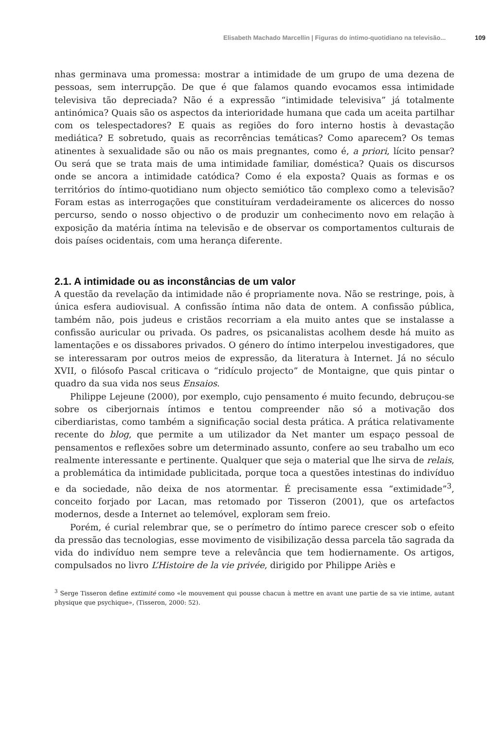Elisabeth Machado Marcellin | Figuras do íntimo-quotidiano na televisão... 109
nhas germinava uma promessa: mostrar a intimidade de um grupo de uma dezena de pessoas, sem interrupção. De que é que falamos quando evocamos essa intimidade televisiva tão depreciada? Não é a expressão “intimidade televisiva” já totalmente antinómica? Quais são os aspectos da interioridade humana que cada um aceita partilhar com os telespectadores? E quais as regiões do foro interno hostis à devastação mediática? E sobretudo, quais as recorrências temáticas? Como aparecem? Os temas atinentes à sexualidade são ou não os mais pregnantes, como é, a priori, lícito pensar? Ou será que se trata mais de uma intimidade familiar, doméstica? Quais os discursos onde se ancora a intimidade catódica? Como é ela exposta? Quais as formas e os territórios do íntimo-quotidiano num objecto semiótico tão complexo como a televisão? Foram estas as interrogações que constituíram verdadeiramente os alicerces do nosso percurso, sendo o nosso objectivo o de produzir um conhecimento novo em relação à exposição da matéria íntima na televisão e de observar os comportamentos culturais de dois países ocidentais, com uma herança diferente.
2.1. A intimidade ou as inconstâncias de um valor
A questão da revelação da intimidade não é propriamente nova. Não se restringe, pois, à única esfera audiovisual. A confissão íntima não data de ontem. A confissão pública, também não, pois judeus e cristãos recorriam a ela muito antes que se instalasse a confissão auricular ou privada. Os padres, os psicanalistas acolhem desde há muito as lamentações e os dissabores privados. O género do íntimo interpelou investigadores, que se interessaram por outros meios de expressão, da literatura à Internet. Já no século XVII, o filósofo Pascal criticava o “ridículo projecto” de Montaigne, que quis pintar o quadro da sua vida nos seus Ensaios.
Philippe Lejeune (2000), por exemplo, cujo pensamento é muito fecundo, debruçou-se sobre os ciberjornais íntimos e tentou compreender não só a motivação dos ciberdiaristas, como também a significação social desta prática. A prática relativamente recente do blog, que permite a um utilizador da Net manter um espaço pessoal de pensamentos e reflexões sobre um determinado assunto, confere ao seu trabalho um eco realmente interessante e pertinente. Qualquer que seja o material que lhe sirva de relais, a problemática da intimidade publicitada, porque toca a questões intestinas do indivíduo e da sociedade, não deixa de nos atormentar. É precisamente essa “extimidade”<sup>3</sup>, conceito forjado por Lacan, mas retomado por Tisseron (2001), que os artefactos modernos, desde a Internet ao telemóvel, exploram sem freio.
Porém, é curial relembrar que, se o perímetro do íntimo parece crescer sob o efeito da pressão das tecnologias, esse movimento de visibilização dessa parcela tão sagrada da vida do indivíduo nem sempre teve a relevância que tem hodiernamente. Os artigos, compulsados no livro L’Histoire de la vie privée, dirigido por Philippe Ariès e
<sup>3</sup> Serge Tisseron define extimité como «le mouvement qui pousse chacun à mettre en avant une partie de sa vie intime, autant physique que psychique», (Tisseron, 2000: 52).